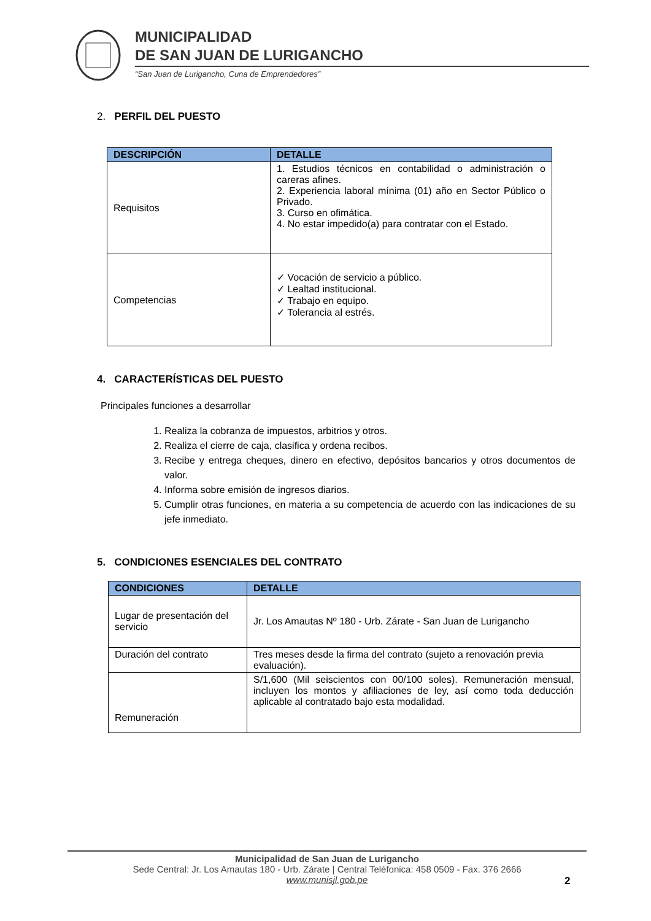MUNICIPALIDAD
DE SAN JUAN DE LURIGANCHO
“San Juan de Lurigancho, Cuna de Emprendedores”
2. PERFIL DEL PUESTO
| DESCRIPCIÓN | DETALLE |
| --- | --- |
| Requisitos | 1. Estudios técnicos en contabilidad o administración o careras afines. 2. Experiencia laboral mínima (01) año en Sector Público o Privado. 3. Curso en ofimática. 4. No estar impedido(a) para contratar con el Estado. |
| Competencias | ✓ Vocación de servicio a público. ✓ Lealtad institucional. ✓ Trabajo en equipo. ✓ Tolerancia al estrés. |
4. CARACTERÍSTICAS DEL PUESTO
Principales funciones a desarrollar
1. Realiza la cobranza de impuestos, arbitrios y otros.
2. Realiza el cierre de caja, clasifica y ordena recibos.
3. Recibe y entrega cheques, dinero en efectivo, depósitos bancarios y otros documentos de valor.
4. Informa sobre emisión de ingresos diarios.
5. Cumplir otras funciones, en materia a su competencia de acuerdo con las indicaciones de su jefe inmediato.
5. CONDICIONES ESENCIALES DEL CONTRATO
| CONDICIONES | | DETALLE |
| --- | --- | --- |
| Lugar de presentación del servicio | Jr. Los Amautas Nº 180 - Urb. Zárate - San Juan de Lurigancho | |
| Duración del contrato | Tres meses desde la firma del contrato (sujeto a renovación previa evaluación). | |
| Remuneración | S/1,600 (Mil seiscientos con 00/100 soles). Remuneración mensual, incluyen los montos y afiliaciones de ley, así como toda deducción aplicable al contratado bajo esta modalidad. | |
Municipalidad de San Juan de Lurigancho
Sede Central: Jr. Los Amautas 180 - Urb. Zárate | Central Teléfonica: 458 0509 - Fax. 376 2666
www.munisjl.gob.pe
2